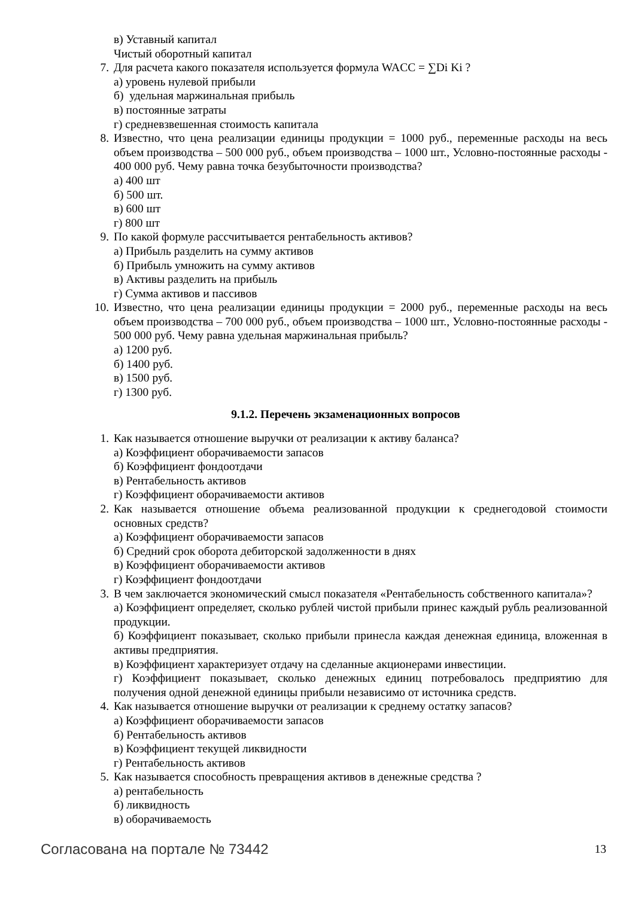в) Уставный капитал
Чистый оборотный капитал
7. Для расчета какого показателя используется формула WACC = ∑Di Ki ?
а) уровень нулевой прибыли
б) удельная маржинальная прибыль
в) постоянные затраты
г) средневзвешенная стоимость капитала
8. Известно, что цена реализации единицы продукции = 1000 руб., переменные расходы на весь объем производства – 500 000 руб., объем производства – 1000 шт., Условно-постоянные расходы - 400 000 руб. Чему равна точка безубыточности производства?
а) 400 шт
б) 500 шт.
в) 600 шт
г) 800 шт
9. По какой формуле рассчитывается рентабельность активов?
а) Прибыль разделить на сумму активов
б) Прибыль умножить на сумму активов
в) Активы разделить на прибыль
г) Сумма активов и пассивов
10. Известно, что цена реализации единицы продукции = 2000 руб., переменные расходы на весь объем производства – 700 000 руб., объем производства – 1000 шт., Условно-постоянные расходы - 500 000 руб. Чему равна удельная маржинальная прибыль?
а) 1200 руб.
б) 1400 руб.
в) 1500 руб.
г) 1300 руб.
9.1.2. Перечень экзаменационных вопросов
1. Как называется отношение выручки от реализации к активу баланса?
а) Коэффициент оборачиваемости запасов
б) Коэффициент фондоотдачи
в) Рентабельность активов
г) Коэффициент оборачиваемости активов
2. Как называется отношение объема реализованной продукции к среднегодовой стоимости основных средств?
а) Коэффициент оборачиваемости запасов
б) Средний срок оборота дебиторской задолженности в днях
в) Коэффициент оборачиваемости активов
г) Коэффициент фондоотдачи
3. В чем заключается экономический смысл показателя «Рентабельность собственного капитала»?
а) Коэффициент определяет, сколько рублей чистой прибыли принес каждый рубль реализованной продукции.
б) Коэффициент показывает, сколько прибыли принесла каждая денежная единица, вложенная в активы предприятия.
в) Коэффициент характеризует отдачу на сделанные акционерами инвестиции.
г) Коэффициент показывает, сколько денежных единиц потребовалось предприятию для получения одной денежной единицы прибыли независимо от источника средств.
4. Как называется отношение выручки от реализации к среднему остатку запасов?
а) Коэффициент оборачиваемости запасов
б) Рентабельность активов
в) Коэффициент текущей ликвидности
г) Рентабельность активов
5. Как называется способность превращения активов в денежные средства ?
а) рентабельность
б) ликвидность
в) оборачиваемость
Согласована на портале № 73442 13